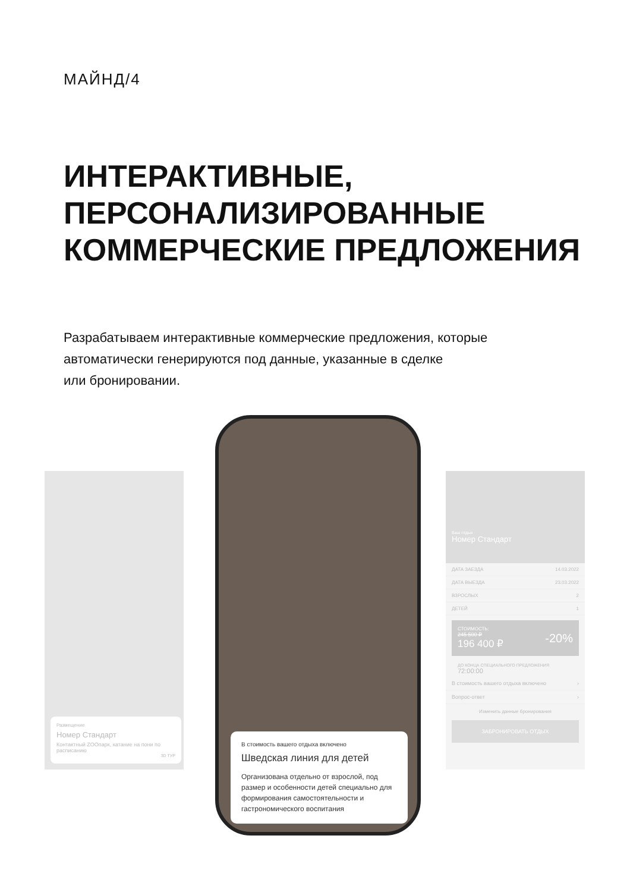МАЙНД/4
ИНТЕРАКТИВНЫЕ, ПЕРСОНАЛИЗИРОВАННЫЕ КОММЕРЧЕСКИЕ ПРЕДЛОЖЕНИЯ
Разрабатываем интерактивные коммерческие предложения, которые автоматически генерируются под данные, указанные в сделке
или бронировании.
Размещение
Номер Стандарт
Контактный ZOOпарк, катание на пони по расписанию
3D ТУР
В стоимость вашего отдыха включено
Шведская линия для детей
Организована отдельно от взрослой, под размер и особенности детей специально для формирования самостоятельности и гастрономического воспитания
Ваш отдых
Номер Стандарт
ДАТА ЗАЕЗДА 14.03.2022
ДАТА ВЫЕЗДА 23.03.2022
ВЗРОСЛЫХ 2
ДЕТЕЙ 1
СТОИМОСТЬ:
245 500 ₽
196 400 ₽
-20%
ДО КОНЦА СПЕЦИАЛЬНОГО ПРЕДЛОЖЕНИЯ
72:00:00
В стоимость вашего отдыха включено ›
Вопрос-ответ ›
Изменить данные бронирования
ЗАБРОНИРОВАТЬ ОТДЫХ